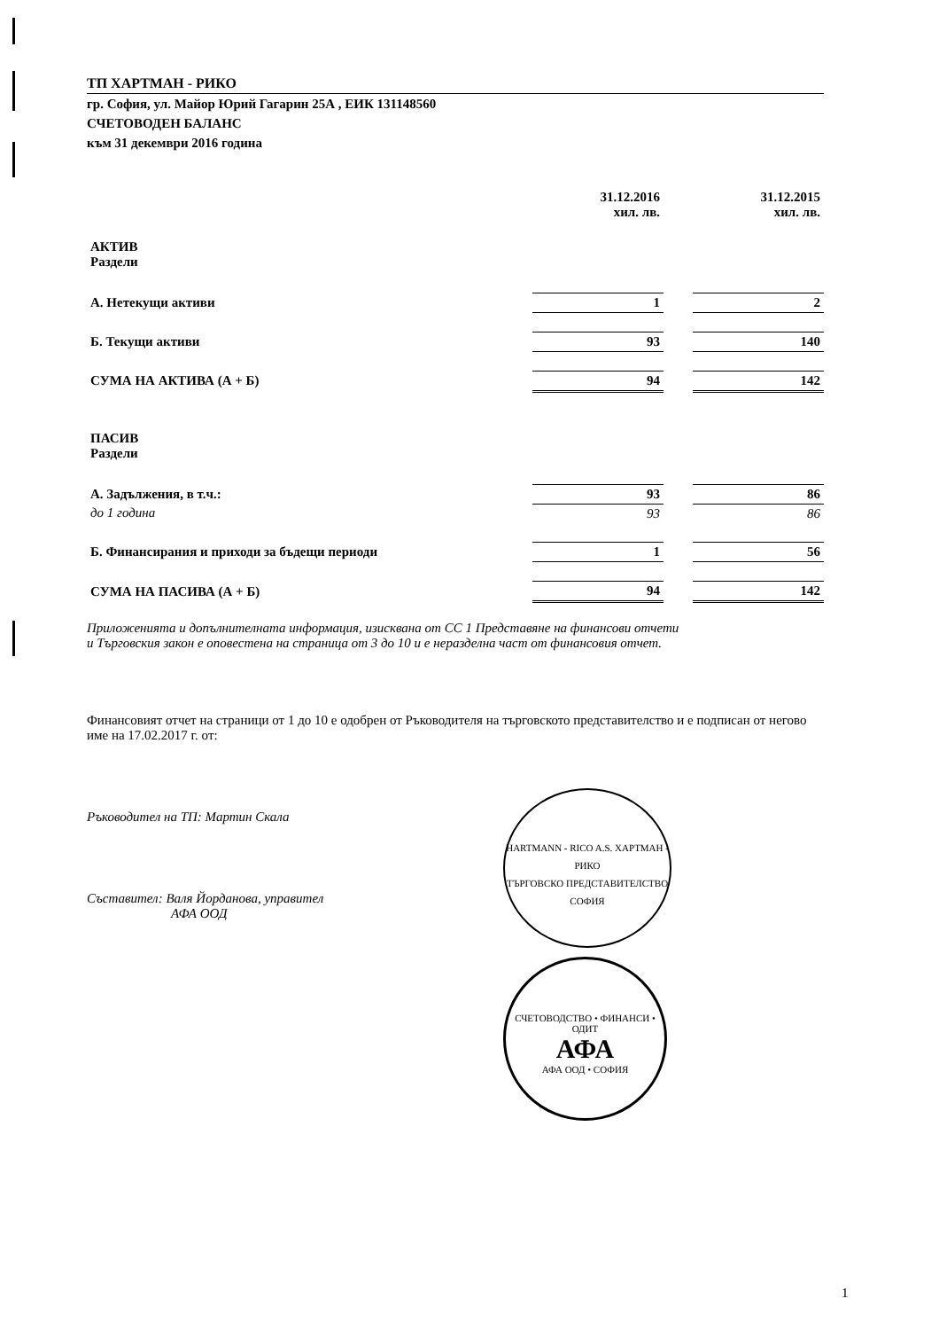ТП ХАРТМАН - РИКО
гр. София, ул. Майор Юрий Гагарин 25А , ЕИК 131148560
СЧЕТОВОДЕН БАЛАНС
към 31 декември 2016 година
| | 31.12.2016 хил. лв. | | 31.12.2015 хил. лв. |
| --- | --- | --- | --- |
| АКТИВ Раздели | | | |
| А. Нетекущи активи | 1 | | 2 |
| Б. Текущи активи | 93 | | 140 |
| СУМА НА АКТИВА (А + Б) | 94 | | 142 |
| ПАСИВ Раздели | | | |
| А. Задължения, в т.ч.: | 93 | | 86 |
| до 1 година | 93 | | 86 |
| Б. Финансирания и приходи за бъдещи периоди | 1 | | 56 |
| СУМА НА ПАСИВА (А + Б) | 94 | | 142 |
Приложенията и допълнителната информация, изисквана от СС 1 Представяне на финансови отчети
и Търговския закон е оповестена на страница от 3 до 10 и е неразделна част от финансовия отчет.
Финансовият отчет на страници от 1 до 10 е одобрен от Ръководителя на търговското представителство и е подписан от негово име на 17.02.2017 г. от:
Ръководител на ТП: Мартин Скала
Съставител: Валя Йорданова, управител
АФА ООД
HARTMANN - RICO A.S. ХАРТМАН - РИКО
ТЪРГОВСКО ПРЕДСТАВИТЕЛСТВО
СОФИЯ
СЧЕТОВОДСТВО • ФИНАНСИ • ОДИТ
АФА
АФА ООД • СОФИЯ
1